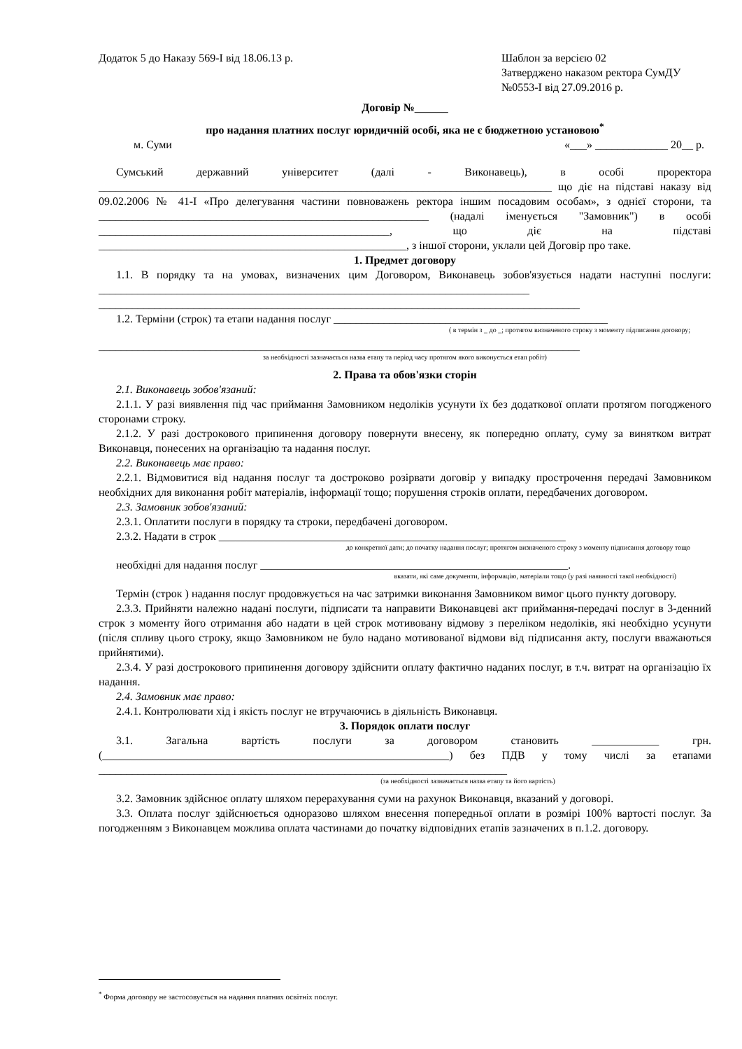Додаток 5 до Наказу 569-І від 18.06.13 р.
Шаблон за версією 02
Затверджено наказом ректора СумДУ
№0553-І від 27.09.2016 р.
Договір №______
про надання платних послуг юридичній особі, яка не є бюджетною установою<sup>*</sup>
м. Суми «___» _____________ 20__ р.
Сумський державний університет (далі - Виконавець), в особі проректора _________________________________________________________________________________ що діє на підставі наказу від 09.02.2006 № 41-І «Про делегування частини повноважень ректора іншим посадовим особам», з однієї сторони, та ___________________________________________________________ (надалі іменується "Замовник") в особі ____________________________________________________, що діє на підставі _______________________________________________________, з іншої сторони, уклали цей Договір про таке.
1. Предмет договору
1.1. В порядку та на умовах, визначених цим Договором, Виконавець зобов'язується надати наступні послуги: _____________________________________________________________________________ ______________________________________________________________________________________
1.2. Терміни (строк) та етапи надання послуг _________________________________________________
( в термін з _ до _; протягом визначеного строку з моменту підписання договору;
______________________________________________________________________________________
за необхідності зазначається назва етапу та період часу протягом якого виконується етап робіт)
2. Права та обов'язки сторін
2.1. Виконавець зобов'язаний:
2.1.1. У разі виявлення під час приймання Замовником недоліків усунути їх без додаткової оплати протягом погодженого сторонами строку.
2.1.2. У разі дострокового припинення договору повернути внесену, як попередню оплату, суму за винятком витрат Виконавця, понесених на організацію та надання послуг.
2.2. Виконавець має право:
2.2.1. Відмовитися від надання послуг та достроково розірвати договір у випадку прострочення передачі Замовником необхідних для виконання робіт матеріалів, інформації тощо; порушення строків оплати, передбачених договором.
2.3. Замовник зобов'язаний:
2.3.1. Оплатити послуги в порядку та строки, передбачені договором.
2.3.2. Надати в строк ______________________________________________________________
до конкретної дати; до початку надання послуг; протягом визначеного строку з моменту підписання договору тощо
необхідні для надання послуг _______________________________________________________.
вказати, які саме документи, інформацію, матеріали тощо (у разі наявності такої необхідності)
Термін (строк ) надання послуг продовжується на час затримки виконання Замовником вимог цього пункту договору.
2.3.3. Прийняти належно надані послуги, підписати та направити Виконавцеві акт приймання-передачі послуг в 3-денний строк з моменту його отримання або надати в цей строк мотивовану відмову з переліком недоліків, які необхідно усунути (після спливу цього строку, якщо Замовником не було надано мотивованої відмови від підписання акту, послуги вважаються прийнятими).
2.3.4. У разі дострокового припинення договору здійснити оплату фактично наданих послуг, в т.ч. витрат на організацію їх надання.
2.4. Замовник має право:
2.4.1. Контролювати хід і якість послуг не втручаючись в діяльність Виконавця.
3. Порядок оплати послуг
3.1. Загальна вартість послуги за договором становить ____________ грн. (______________________________________________________________) без ПДВ у тому числі за етапами _________________________________________________________________________
(за необхідності зазначається назва етапу та його вартість)
3.2. Замовник здійснює оплату шляхом перерахування суми на рахунок Виконавця, вказаний у договорі.
3.3. Оплата послуг здійснюється одноразово шляхом внесення попередньої оплати в розмірі 100% вартості послуг. За погодженням з Виконавцем можлива оплата частинами до початку відповідних етапів зазначених в п.1.2. договору.
<sup>*</sup> Форма договору не застосовується на надання платних освітніх послуг.